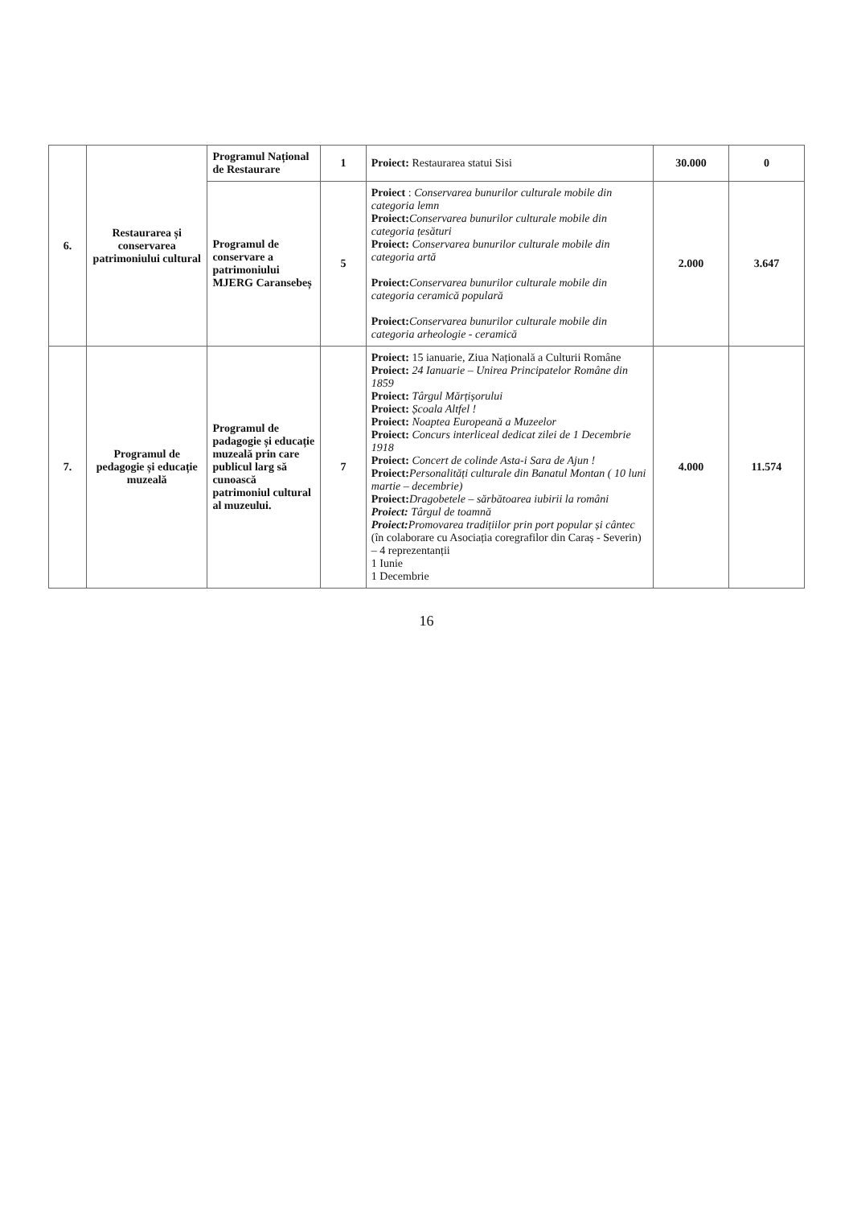| 6. | Restaurarea și conservarea patrimoniului cultural | Programul Național de Restaurare | 1 | Proiect: Restaurarea statui Sisi | 30.000 | 0 |
| | | Programul de conservare a patrimoniului MJERG Caransebeș | 5 | Proiect : Conservarea bunurilor culturale mobile din categoria lemn Proiect: Conservarea bunurilor culturale mobile din categoria țesături Proiect: Conservarea bunurilor culturale mobile din categoria artă Proiect: Conservarea bunurilor culturale mobile din categoria ceramică populară Proiect: Conservarea bunurilor culturale mobile din categoria arheologie - ceramică | 2.000 | 3.647 |
| 7. | Programul de pedagogie și educație muzeală | Programul de padagogie și educație muzeală prin care publicul larg să cunoască patrimoniul cultural al muzeului. | 7 | Proiect: 15 ianuarie, Ziua Națională a Culturii Române Proiect: 24 Ianuarie – Unirea Principatelor Române din 1859 Proiect: Târgul Mărțișorului Proiect: Școala Altfel ! Proiect: Noaptea Europeană a Muzeelor Proiect: Concurs interliceal dedicat zilei de 1 Decembrie 1918 Proiect: Concert de colinde Asta-i Sara de Ajun ! Proiect: Personalități culturale din Banatul Montan ( 10 luni martie – decembrie) Proiect: Dragobetele – sărbătoarea iubirii la români Proiect: Târgul de toamnă Proiect: Promovarea tradițiilor prin port popular și cântec (în colaborare cu Asociația coregrafilor din Caraș - Severin) – 4 reprezentanții 1 Iunie 1 Decembrie | 4.000 | 11.574 |
16